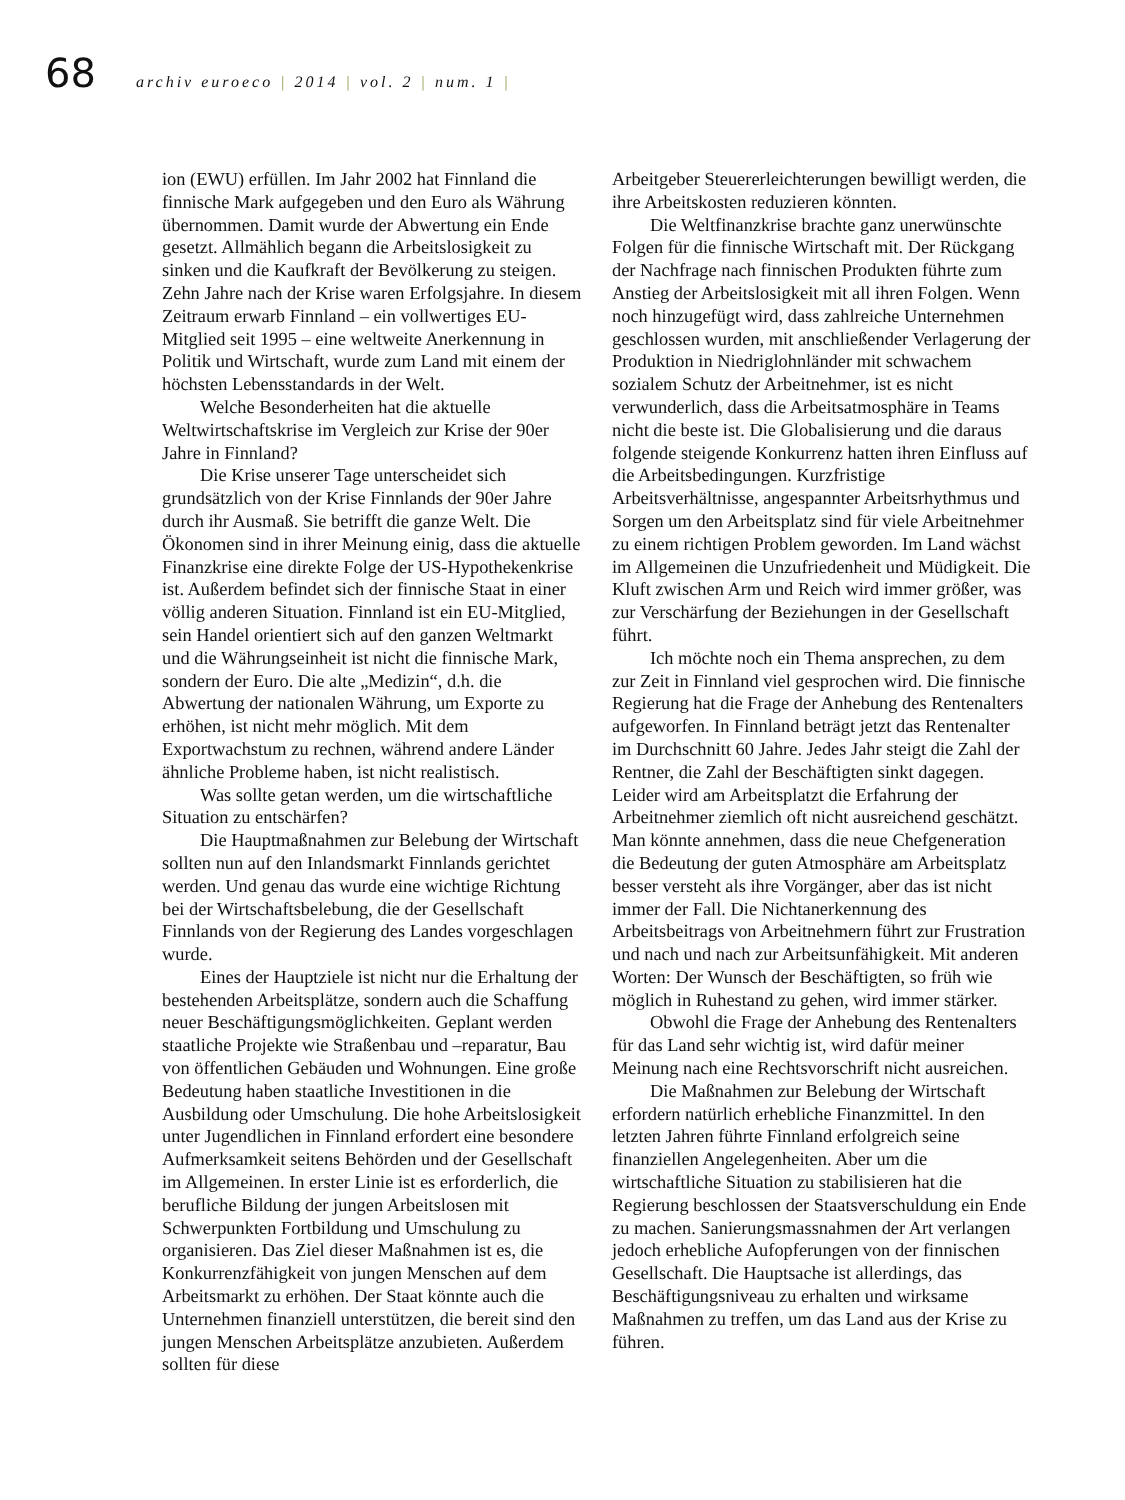68 archiv euroeco | 2014 | vol. 2 | num. 1 |
ion (EWU) erfüllen. Im Jahr 2002 hat Finnland die finnische Mark aufgegeben und den Euro als Währung übernommen. Damit wurde der Abwertung ein Ende gesetzt. Allmählich begann die Arbeitslosigkeit zu sinken und die Kaufkraft der Bevölkerung zu steigen. Zehn Jahre nach der Krise waren Erfolgsjahre. In diesem Zeitraum erwarb Finnland – ein vollwertiges EU-Mitglied seit 1995 – eine weltweite Anerkennung in Politik und Wirtschaft, wurde zum Land mit einem der höchsten Lebensstandards in der Welt.
Welche Besonderheiten hat die aktuelle Weltwirtschaftskrise im Vergleich zur Krise der 90er Jahre in Finnland?
Die Krise unserer Tage unterscheidet sich grundsätzlich von der Krise Finnlands der 90er Jahre durch ihr Ausmaß. Sie betrifft die ganze Welt. Die Ökonomen sind in ihrer Meinung einig, dass die aktuelle Finanzkrise eine direkte Folge der US-Hypothekenkrise ist. Außerdem befindet sich der finnische Staat in einer völlig anderen Situation. Finnland ist ein EU-Mitglied, sein Handel orientiert sich auf den ganzen Weltmarkt und die Währungseinheit ist nicht die finnische Mark, sondern der Euro. Die alte „Medizin“, d.h. die Abwertung der nationalen Währung, um Exporte zu erhöhen, ist nicht mehr möglich. Mit dem Exportwachstum zu rechnen, während andere Länder ähnliche Probleme haben, ist nicht realistisch.
Was sollte getan werden, um die wirtschaftliche Situation zu entschärfen?
Die Hauptmaßnahmen zur Belebung der Wirtschaft sollten nun auf den Inlandsmarkt Finnlands gerichtet werden. Und genau das wurde eine wichtige Richtung bei der Wirtschaftsbelebung, die der Gesellschaft Finnlands von der Regierung des Landes vorgeschlagen wurde.
Eines der Hauptziele ist nicht nur die Erhaltung der bestehenden Arbeitsplätze, sondern auch die Schaffung neuer Beschäftigungsmöglichkeiten. Geplant werden staatliche Projekte wie Straßenbau und –reparatur, Bau von öffentlichen Gebäuden und Wohnungen. Eine große Bedeutung haben staatliche Investitionen in die Ausbildung oder Umschulung. Die hohe Arbeitslosigkeit unter Jugendlichen in Finnland erfordert eine besondere Aufmerksamkeit seitens Behörden und der Gesellschaft im Allgemeinen. In erster Linie ist es erforderlich, die berufliche Bildung der jungen Arbeitslosen mit Schwerpunkten Fortbildung und Umschulung zu organisieren. Das Ziel dieser Maßnahmen ist es, die Konkurrenzfähigkeit von jungen Menschen auf dem Arbeitsmarkt zu erhöhen. Der Staat könnte auch die Unternehmen finanziell unterstützen, die bereit sind den jungen Menschen Arbeitsplätze anzubieten. Außerdem sollten für diese
Arbeitgeber Steuererleichterungen bewilligt werden, die ihre Arbeitskosten reduzieren könnten.
Die Weltfinanzkrise brachte ganz unerwünschte Folgen für die finnische Wirtschaft mit. Der Rückgang der Nachfrage nach finnischen Produkten führte zum Anstieg der Arbeitslosigkeit mit all ihren Folgen. Wenn noch hinzugefügt wird, dass zahlreiche Unternehmen geschlossen wurden, mit anschließender Verlagerung der Produktion in Niedriglohnländer mit schwachem sozialem Schutz der Arbeitnehmer, ist es nicht verwunderlich, dass die Arbeitsatmosphäre in Teams nicht die beste ist. Die Globalisierung und die daraus folgende steigende Konkurrenz hatten ihren Einfluss auf die Arbeitsbedingungen. Kurzfristige Arbeitsverhältnisse, angespannter Arbeitsrhythmus und Sorgen um den Arbeitsplatz sind für viele Arbeitnehmer zu einem richtigen Problem geworden. Im Land wächst im Allgemeinen die Unzufriedenheit und Müdigkeit. Die Kluft zwischen Arm und Reich wird immer größer, was zur Verschärfung der Beziehungen in der Gesellschaft führt.
Ich möchte noch ein Thema ansprechen, zu dem zur Zeit in Finnland viel gesprochen wird. Die finnische Regierung hat die Frage der Anhebung des Rentenalters aufgeworfen. In Finnland beträgt jetzt das Rentenalter im Durchschnitt 60 Jahre. Jedes Jahr steigt die Zahl der Rentner, die Zahl der Beschäftigten sinkt dagegen. Leider wird am Arbeitsplatzt die Erfahrung der Arbeitnehmer ziemlich oft nicht ausreichend geschätzt. Man könnte annehmen, dass die neue Chefgeneration die Bedeutung der guten Atmosphäre am Arbeitsplatz besser versteht als ihre Vorgänger, aber das ist nicht immer der Fall. Die Nichtanerkennung des Arbeitsbeitrags von Arbeitnehmern führt zur Frustration und nach und nach zur Arbeitsunfähigkeit. Mit anderen Worten: Der Wunsch der Beschäftigten, so früh wie möglich in Ruhestand zu gehen, wird immer stärker.
Obwohl die Frage der Anhebung des Rentenalters für das Land sehr wichtig ist, wird dafür meiner Meinung nach eine Rechtsvorschrift nicht ausreichen.
Die Maßnahmen zur Belebung der Wirtschaft erfordern natürlich erhebliche Finanzmittel. In den letzten Jahren führte Finnland erfolgreich seine finanziellen Angelegenheiten. Aber um die wirtschaftliche Situation zu stabilisieren hat die Regierung beschlossen der Staatsverschuldung ein Ende zu machen. Sanierungsmassnahmen der Art verlangen jedoch erhebliche Aufopferungen von der finnischen Gesellschaft. Die Hauptsache ist allerdings, das Beschäftigungsniveau zu erhalten und wirksame Maßnahmen zu treffen, um das Land aus der Krise zu führen.